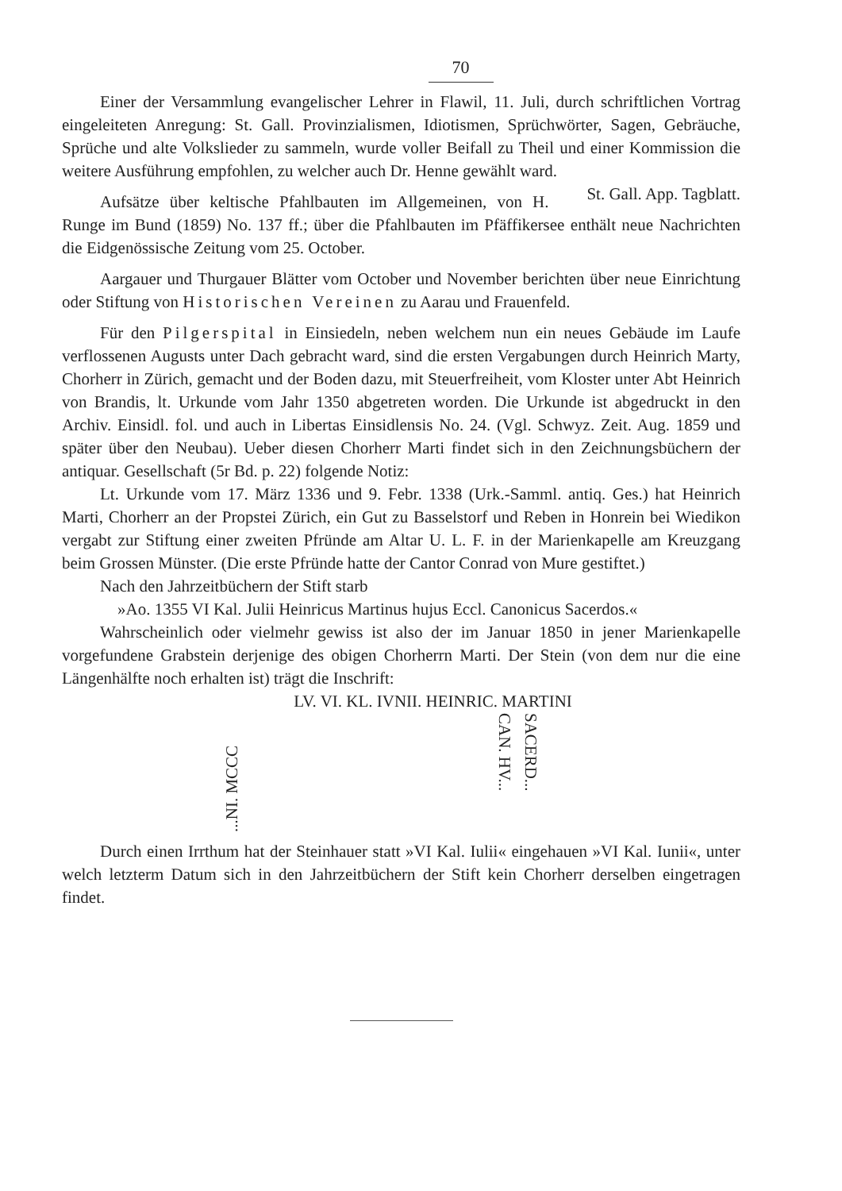70
Einer der Versammlung evangelischer Lehrer in Flawil, 11. Juli, durch schriftlichen Vortrag eingeleiteten Anregung: St. Gall. Provinzialismen, Idiotismen, Sprüchwörter, Sagen, Gebräuche, Sprüche und alte Volkslieder zu sammeln, wurde voller Beifall zu Theil und einer Kommission die weitere Ausführung empfohlen, zu welcher auch Dr. Henne gewählt ward. St. Gall. App. Tagblatt.
Aufsätze über keltische Pfahlbauten im Allgemeinen, von H. Runge im Bund (1859) No. 137 ff.; über die Pfahlbauten im Pfäffikersee enthält neue Nachrichten die Eidgenössische Zeitung vom 25. October.
Aargauer und Thurgauer Blätter vom October und November berichten über neue Einrichtung oder Stiftung von Historischen Vereinen zu Aarau und Frauenfeld.
Für den Pilgerspital in Einsiedeln, neben welchem nun ein neues Gebäude im Laufe verflossenen Augusts unter Dach gebracht ward, sind die ersten Vergabungen durch Heinrich Marty, Chorherr in Zürich, gemacht und der Boden dazu, mit Steuerfreiheit, vom Kloster unter Abt Heinrich von Brandis, lt. Urkunde vom Jahr 1350 abgetreten worden. Die Urkunde ist abgedruckt in den Archiv. Einsidl. fol. und auch in Libertas Einsidlensis No. 24. (Vgl. Schwyz. Zeit. Aug. 1859 und später über den Neubau). Ueber diesen Chorherr Marti findet sich in den Zeichnungsbüchern der antiquar. Gesellschaft (5r Bd. p. 22) folgende Notiz:
Lt. Urkunde vom 17. März 1336 und 9. Febr. 1338 (Urk.-Samml. antiq. Ges.) hat Heinrich Marti, Chorherr an der Propstei Zürich, ein Gut zu Basselstorf und Reben in Honrein bei Wiedikon vergabt zur Stiftung einer zweiten Pfründe am Altar U. L. F. in der Marienkapelle am Kreuzgang beim Grossen Münster. (Die erste Pfründe hatte der Cantor Conrad von Mure gestiftet.)
Nach den Jahrzeitbüchern der Stift starb
»Ao. 1355 VI Kal. Julii Heinricus Martinus hujus Eccl. Canonicus Sacerdos.«
Wahrscheinlich oder vielmehr gewiss ist also der im Januar 1850 in jener Marienkapelle vorgefundene Grabstein derjenige des obigen Chorherrn Marti. Der Stein (von dem nur die eine Längenhälfte noch erhalten ist) trägt die Inschrift:
LV. VI. KL. IVNII. HEINRIC. MARTINI
...NI. MCCC
CAN. HV...
SACERD...
Durch einen Irrthum hat der Steinhauer statt »VI Kal. Iulii« eingehauen »VI Kal. Iunii«, unter welch letzterm Datum sich in den Jahrzeitbüchern der Stift kein Chorherr derselben eingetragen findet.